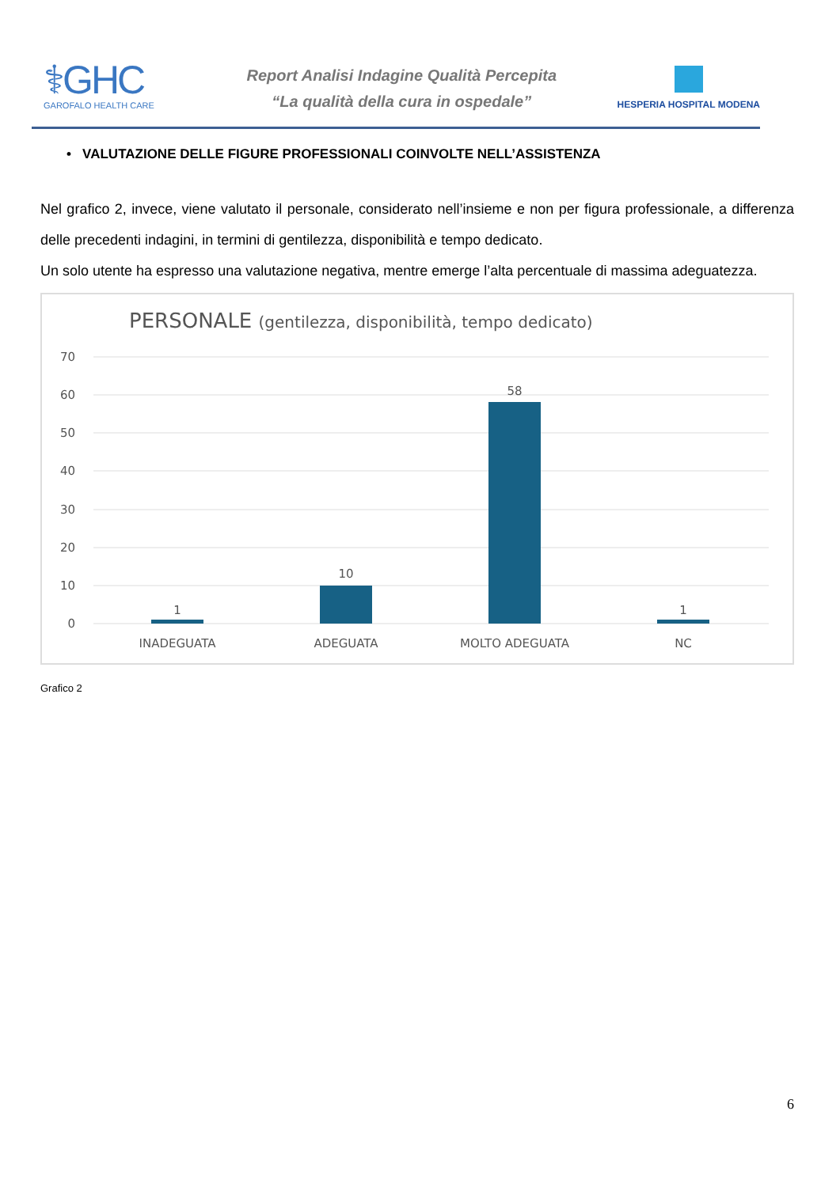⚕GHC
GAROFALO HEALTH CARE
Report Analisi Indagine Qualità Percepita
“La qualità della cura in ospedale”
HESPERIA HOSPITAL MODENA
• VALUTAZIONE DELLE FIGURE PROFESSIONALI COINVOLTE NELL’ASSISTENZA
Nel grafico 2, invece, viene valutato il personale, considerato nell’insieme e non per figura professionale, a differenza delle precedenti indagini, in termini di gentilezza, disponibilità e tempo dedicato.
Un solo utente ha espresso una valutazione negativa, mentre emerge l’alta percentuale di massima adeguatezza.
PERSONALE (gentilezza, disponibilità, tempo dedicato)
70
60
50
40
30
20
10
0
1
10
58
1
INADEGUATA
ADEGUATA
MOLTO ADEGUATA
NC
Grafico 2
6